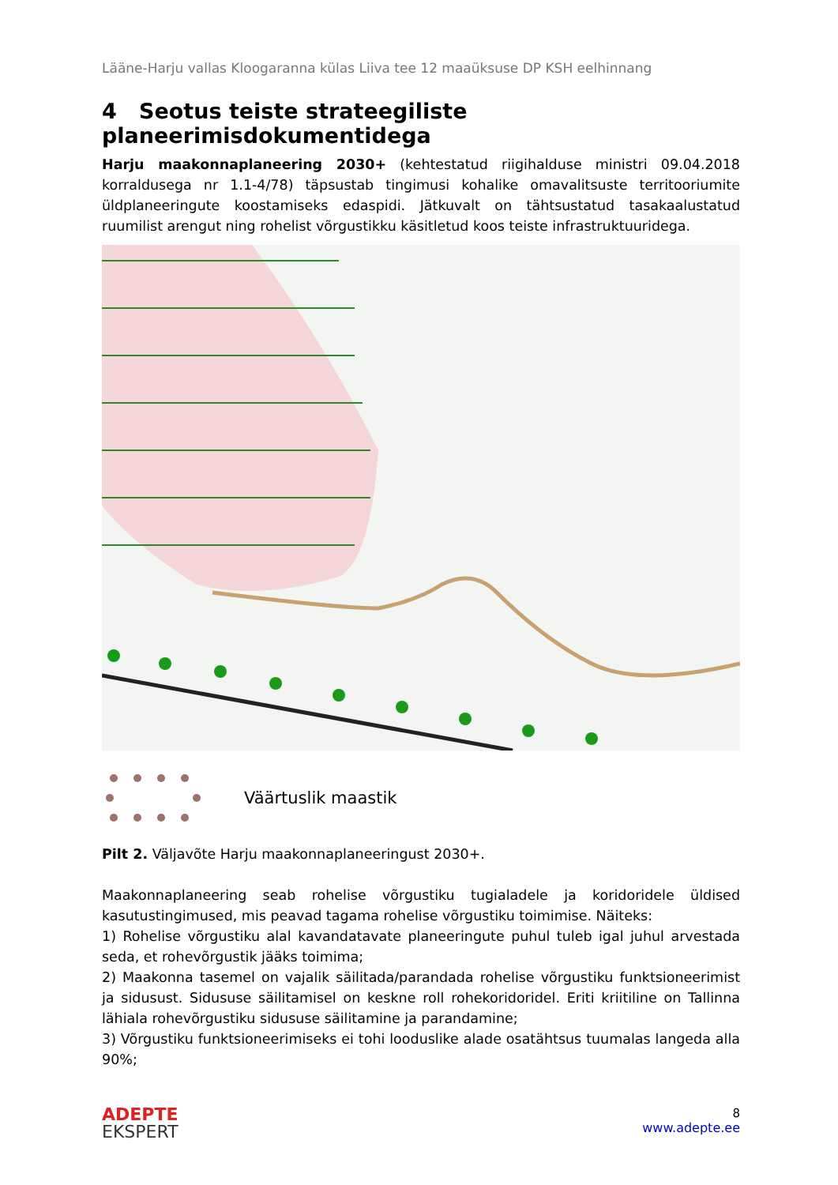Lääne-Harju vallas Kloogaranna külas Liiva tee 12 maaüksuse DP KSH eelhinnang
4 Seotus teiste strateegiliste planeerimisdokumentidega
Harju maakonnaplaneering 2030+ (kehtestatud riigihalduse ministri 09.04.2018 korraldusega nr 1.1-4/78) täpsustab tingimusi kohalike omavalitsuste territooriumite üldplaneeringute koostamiseks edaspidi. Jätkuvalt on tähtsustatud tasakaalustatud ruumilist arengut ning rohelist võrgustikku käsitletud koos teiste infrastruktuuridega.
Väärtuslik maastik
Pilt 2. Väljavõte Harju maakonnaplaneeringust 2030+.
Maakonnaplaneering seab rohelise võrgustiku tugialadele ja koridoridele üldised kasutustingimused, mis peavad tagama rohelise võrgustiku toimimise. Näiteks:
1) Rohelise võrgustiku alal kavandatavate planeeringute puhul tuleb igal juhul arvestada seda, et rohevõrgustik jääks toimima;
2) Maakonna tasemel on vajalik säilitada/parandada rohelise võrgustiku funktsioneerimist ja sidusust. Sidususe säilitamisel on keskne roll rohekoridoridel. Eriti kriitiline on Tallinna lähiala rohevõrgustiku sidususe säilitamine ja parandamine;
3) Võrgustiku funktsioneerimiseks ei tohi looduslike alade osatähtsus tuumalas langeda alla 90%;
ADEPTE
EKSPERT
8
www.adepte.ee